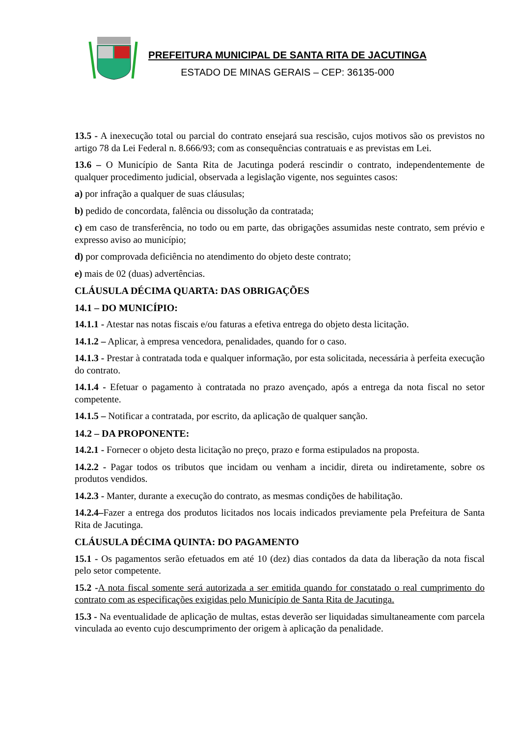PREFEITURA MUNICIPAL DE SANTA RITA DE JACUTINGA
ESTADO DE MINAS GERAIS – CEP: 36135-000
13.5 - A inexecução total ou parcial do contrato ensejará sua rescisão, cujos motivos são os previstos no artigo 78 da Lei Federal n. 8.666/93; com as consequências contratuais e as previstas em Lei.
13.6 – O Município de Santa Rita de Jacutinga poderá rescindir o contrato, independentemente de qualquer procedimento judicial, observada a legislação vigente, nos seguintes casos:
a) por infração a qualquer de suas cláusulas;
b) pedido de concordata, falência ou dissolução da contratada;
c) em caso de transferência, no todo ou em parte, das obrigações assumidas neste contrato, sem prévio e expresso aviso ao município;
d) por comprovada deficiência no atendimento do objeto deste contrato;
e) mais de 02 (duas) advertências.
CLÁUSULA DÉCIMA QUARTA: DAS OBRIGAÇÕES
14.1 – DO MUNICÍPIO:
14.1.1 - Atestar nas notas fiscais e/ou faturas a efetiva entrega do objeto desta licitação.
14.1.2 – Aplicar, à empresa vencedora, penalidades, quando for o caso.
14.1.3 - Prestar à contratada toda e qualquer informação, por esta solicitada, necessária à perfeita execução do contrato.
14.1.4 - Efetuar o pagamento à contratada no prazo avençado, após a entrega da nota fiscal no setor competente.
14.1.5 – Notificar a contratada, por escrito, da aplicação de qualquer sanção.
14.2 – DA PROPONENTE:
14.2.1 - Fornecer o objeto desta licitação no preço, prazo e forma estipulados na proposta.
14.2.2 - Pagar todos os tributos que incidam ou venham a incidir, direta ou indiretamente, sobre os produtos vendidos.
14.2.3 - Manter, durante a execução do contrato, as mesmas condições de habilitação.
14.2.4–Fazer a entrega dos produtos licitados nos locais indicados previamente pela Prefeitura de Santa Rita de Jacutinga.
CLÁUSULA DÉCIMA QUINTA: DO PAGAMENTO
15.1 - Os pagamentos serão efetuados em até 10 (dez) dias contados da data da liberação da nota fiscal pelo setor competente.
15.2 -A nota fiscal somente será autorizada a ser emitida quando for constatado o real cumprimento do contrato com as especificações exigidas pelo Município de Santa Rita de Jacutinga.
15.3 - Na eventualidade de aplicação de multas, estas deverão ser liquidadas simultaneamente com parcela vinculada ao evento cujo descumprimento der origem à aplicação da penalidade.